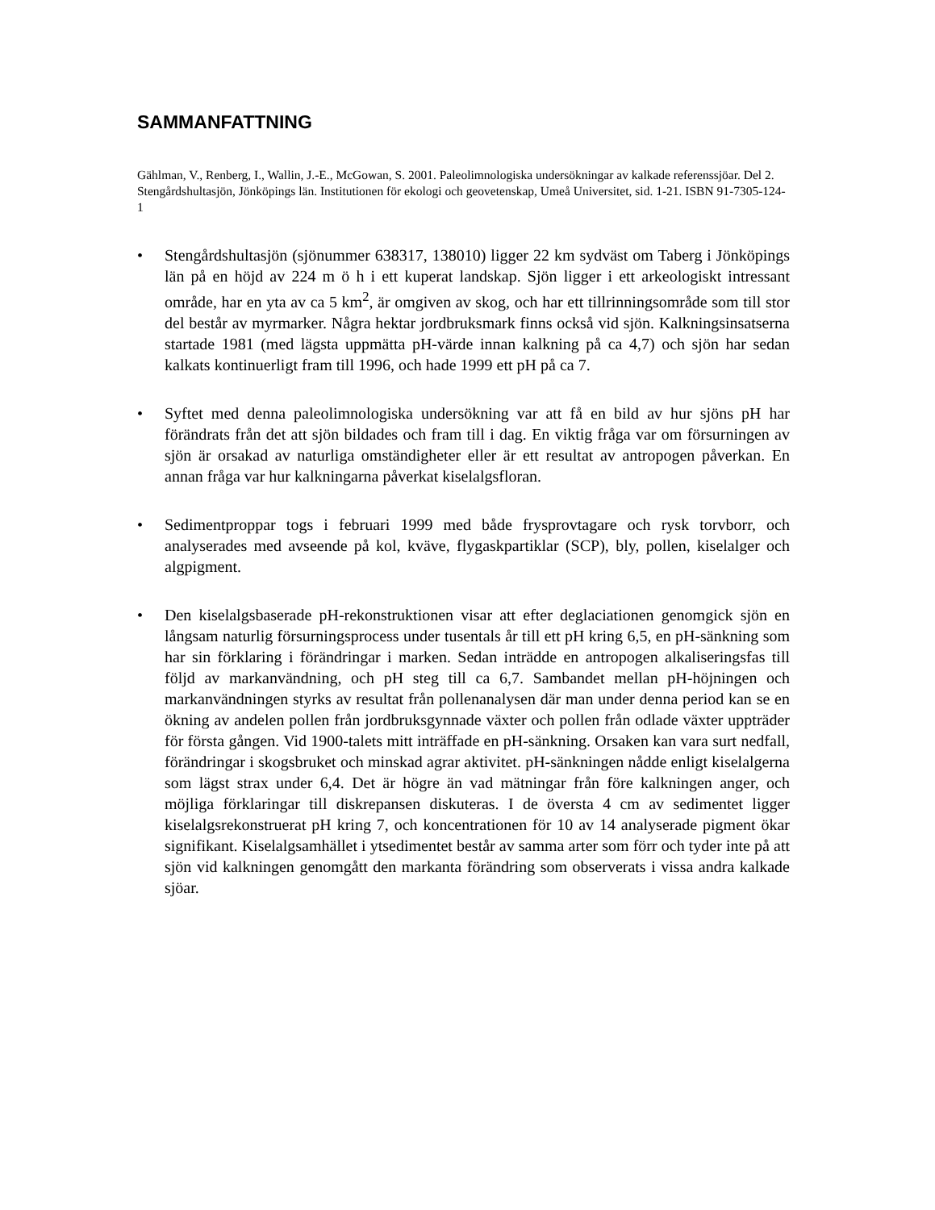SAMMANFATTNING
Gählman, V., Renberg, I., Wallin, J.-E., McGowan, S. 2001. Paleolimnologiska undersökningar av kalkade referenssjöar. Del 2. Stengårdshultasjön, Jönköpings län. Institutionen för ekologi och geovetenskap, Umeå Universitet, sid. 1-21. ISBN 91-7305-124-1
• Stengårdshultasjön (sjönummer 638317, 138010) ligger 22 km sydväst om Taberg i Jönköpings län på en höjd av 224 m ö h i ett kuperat landskap. Sjön ligger i ett arkeologiskt intressant område, har en yta av ca 5 km<sup>2</sup>, är omgiven av skog, och har ett tillrinningsområde som till stor del består av myrmarker. Några hektar jordbruksmark finns också vid sjön. Kalkningsinsatserna startade 1981 (med lägsta uppmätta pH-värde innan kalkning på ca 4,7) och sjön har sedan kalkats kontinuerligt fram till 1996, och hade 1999 ett pH på ca 7.
• Syftet med denna paleolimnologiska undersökning var att få en bild av hur sjöns pH har förändrats från det att sjön bildades och fram till i dag. En viktig fråga var om försurningen av sjön är orsakad av naturliga omständigheter eller är ett resultat av antropogen påverkan. En annan fråga var hur kalkningarna påverkat kiselalgsfloran.
• Sedimentproppar togs i februari 1999 med både frysprovtagare och rysk torvborr, och analyserades med avseende på kol, kväve, flygaskpartiklar (SCP), bly, pollen, kiselalger och algpigment.
• Den kiselalgsbaserade pH-rekonstruktionen visar att efter deglaciationen genomgick sjön en långsam naturlig försurningsprocess under tusentals år till ett pH kring 6,5, en pH-sänkning som har sin förklaring i förändringar i marken. Sedan inträdde en antropogen alkaliseringsfas till följd av markanvändning, och pH steg till ca 6,7. Sambandet mellan pH-höjningen och markanvändningen styrks av resultat från pollenanalysen där man under denna period kan se en ökning av andelen pollen från jordbruksgynnade växter och pollen från odlade växter uppträder för första gången. Vid 1900-talets mitt inträffade en pH-sänkning. Orsaken kan vara surt nedfall, förändringar i skogsbruket och minskad agrar aktivitet. pH-sänkningen nådde enligt kiselalgerna som lägst strax under 6,4. Det är högre än vad mätningar från före kalkningen anger, och möjliga förklaringar till diskrepansen diskuteras. I de översta 4 cm av sedimentet ligger kiselalgsrekonstruerat pH kring 7, och koncentrationen för 10 av 14 analyserade pigment ökar signifikant. Kiselalgsamhället i ytsedimentet består av samma arter som förr och tyder inte på att sjön vid kalkningen genomgått den markanta förändring som observerats i vissa andra kalkade sjöar.